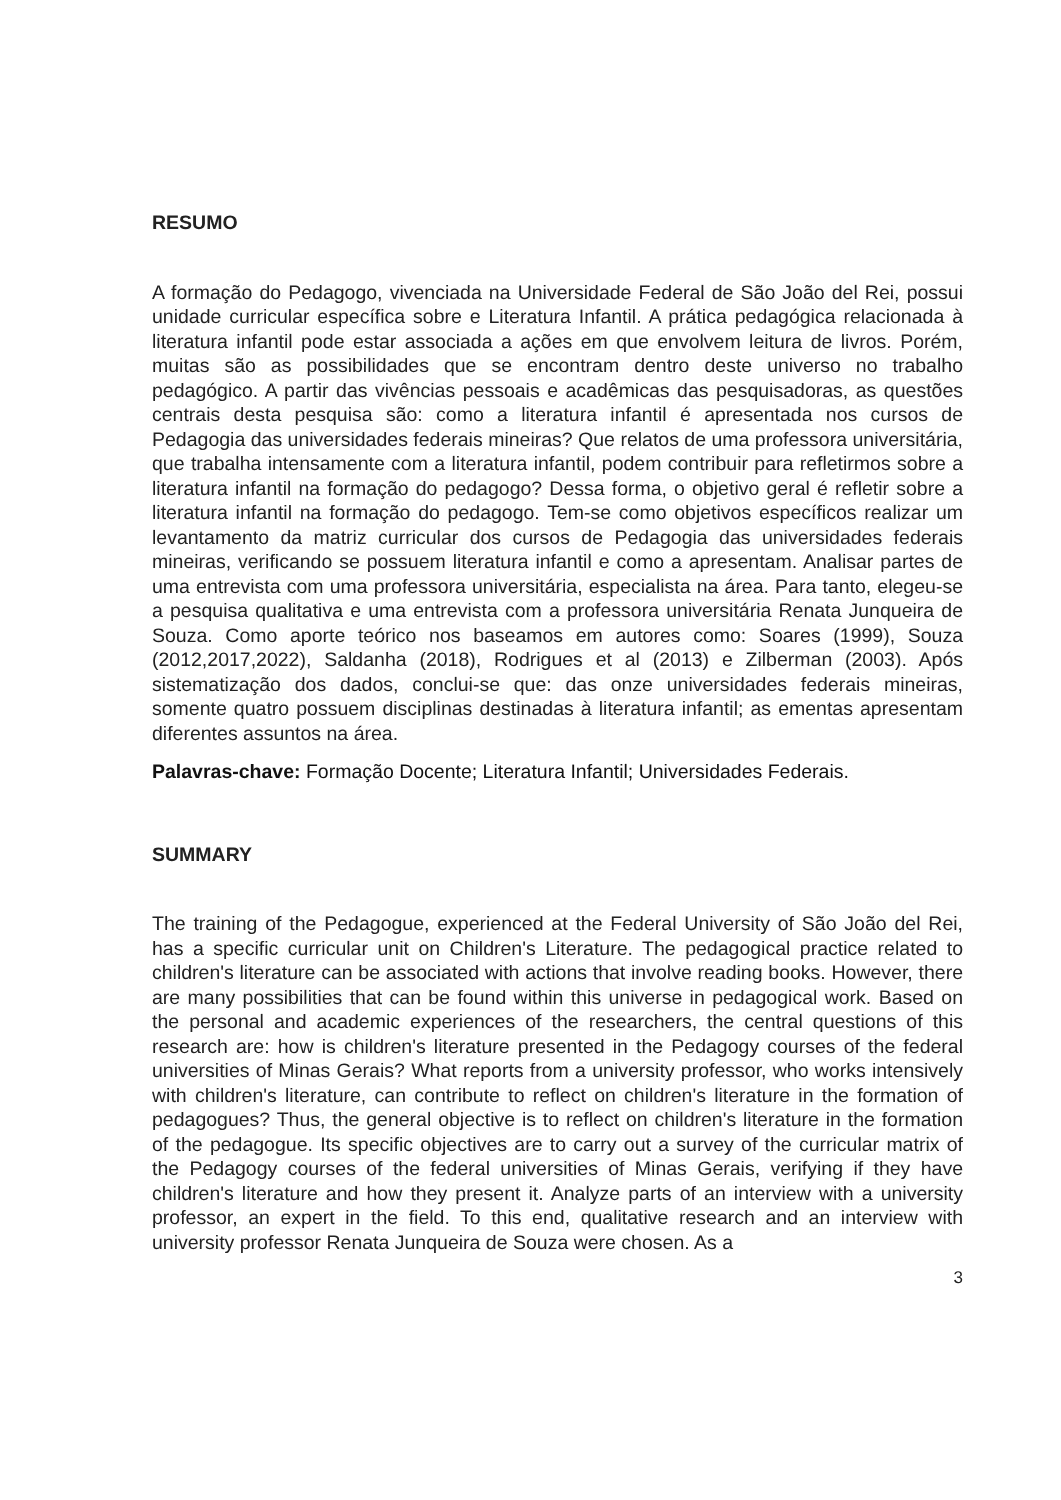RESUMO
A formação do Pedagogo, vivenciada na Universidade Federal de São João del Rei, possui unidade curricular específica sobre e Literatura Infantil. A prática pedagógica relacionada à literatura infantil pode estar associada a ações em que envolvem leitura de livros. Porém, muitas são as possibilidades que se encontram dentro deste universo no trabalho pedagógico. A partir das vivências pessoais e acadêmicas das pesquisadoras, as questões centrais desta pesquisa são: como a literatura infantil é apresentada nos cursos de Pedagogia das universidades federais mineiras? Que relatos de uma professora universitária, que trabalha intensamente com a literatura infantil, podem contribuir para refletirmos sobre a literatura infantil na formação do pedagogo? Dessa forma, o objetivo geral é refletir sobre a literatura infantil na formação do pedagogo. Tem-se como objetivos específicos realizar um levantamento da matriz curricular dos cursos de Pedagogia das universidades federais mineiras, verificando se possuem literatura infantil e como a apresentam. Analisar partes de uma entrevista com uma professora universitária, especialista na área. Para tanto, elegeu-se a pesquisa qualitativa e uma entrevista com a professora universitária Renata Junqueira de Souza. Como aporte teórico nos baseamos em autores como: Soares (1999), Souza (2012,2017,2022), Saldanha (2018), Rodrigues et al (2013) e Zilberman (2003). Após sistematização dos dados, conclui-se que: das onze universidades federais mineiras, somente quatro possuem disciplinas destinadas à literatura infantil; as ementas apresentam diferentes assuntos na área.
Palavras-chave: Formação Docente; Literatura Infantil; Universidades Federais.
SUMMARY
The training of the Pedagogue, experienced at the Federal University of São João del Rei, has a specific curricular unit on Children's Literature. The pedagogical practice related to children's literature can be associated with actions that involve reading books. However, there are many possibilities that can be found within this universe in pedagogical work. Based on the personal and academic experiences of the researchers, the central questions of this research are: how is children's literature presented in the Pedagogy courses of the federal universities of Minas Gerais? What reports from a university professor, who works intensively with children's literature, can contribute to reflect on children's literature in the formation of pedagogues? Thus, the general objective is to reflect on children's literature in the formation of the pedagogue. Its specific objectives are to carry out a survey of the curricular matrix of the Pedagogy courses of the federal universities of Minas Gerais, verifying if they have children's literature and how they present it. Analyze parts of an interview with a university professor, an expert in the field. To this end, qualitative research and an interview with university professor Renata Junqueira de Souza were chosen. As a
3